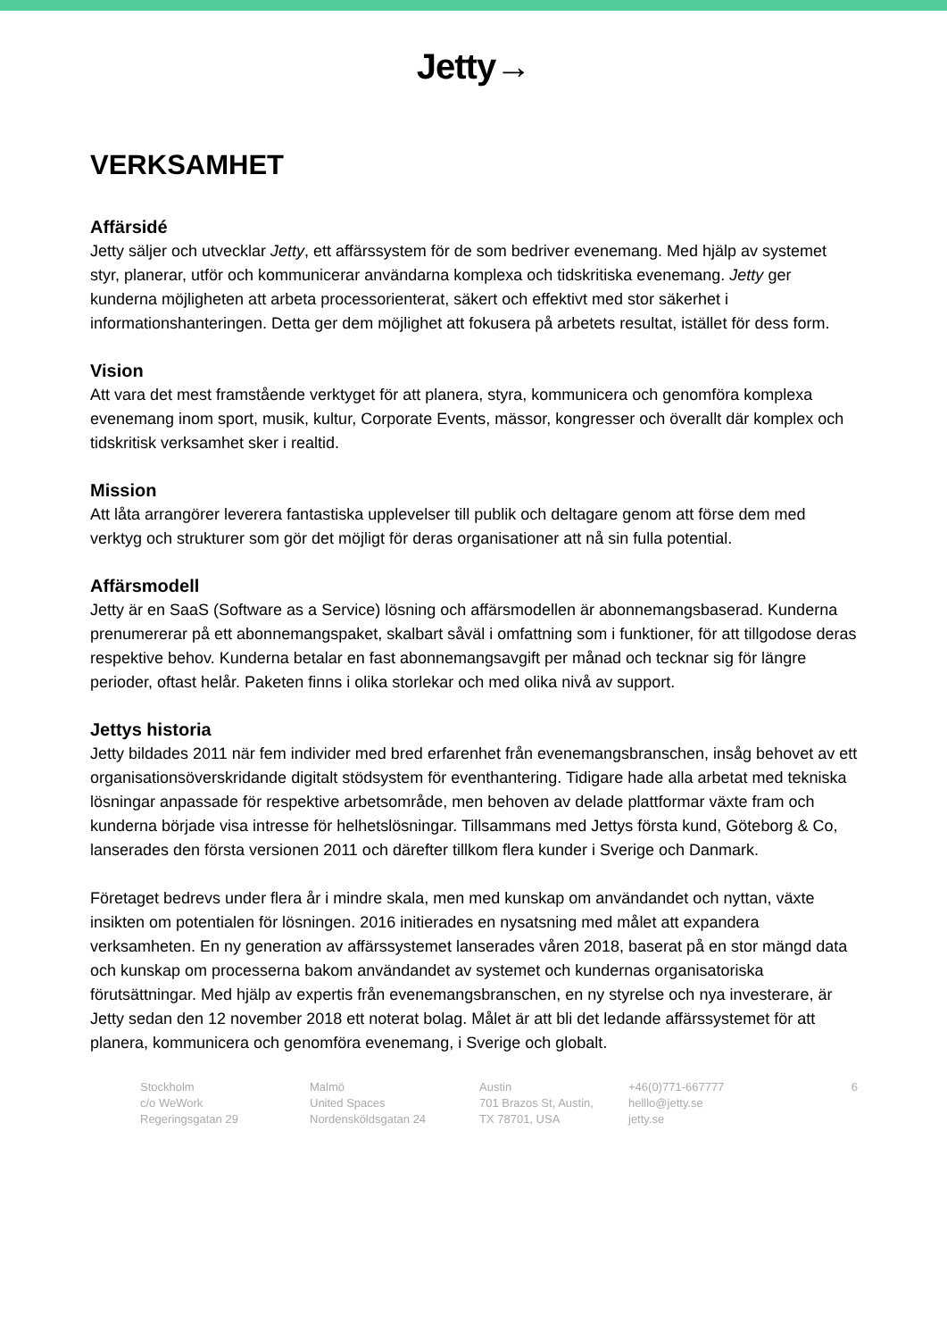Jetty→
VERKSAMHET
Affärsidé
Jetty säljer och utvecklar Jetty, ett affärssystem för de som bedriver evenemang. Med hjälp av systemet styr, planerar, utför och kommunicerar användarna komplexa och tidskritiska evenemang. Jetty ger kunderna möjligheten att arbeta processorienterat, säkert och effektivt med stor säkerhet i informationshanteringen. Detta ger dem möjlighet att fokusera på arbetets resultat, istället för dess form.
Vision
Att vara det mest framstående verktyget för att planera, styra, kommunicera och genomföra komplexa evenemang inom sport, musik, kultur, Corporate Events, mässor, kongresser och överallt där komplex och tidskritisk verksamhet sker i realtid.
Mission
Att låta arrangörer leverera fantastiska upplevelser till publik och deltagare genom att förse dem med verktyg och strukturer som gör det möjligt för deras organisationer att nå sin fulla potential.
Affärsmodell
Jetty är en SaaS (Software as a Service) lösning och affärsmodellen är abonnemangsbaserad. Kunderna prenumererar på ett abonnemangspaket, skalbart såväl i omfattning som i funktioner, för att tillgodose deras respektive behov. Kunderna betalar en fast abonnemangsavgift per månad och tecknar sig för längre perioder, oftast helår. Paketen finns i olika storlekar och med olika nivå av support.
Jettys historia
Jetty bildades 2011 när fem individer med bred erfarenhet från evenemangsbranschen, insåg behovet av ett organisationsöverskridande digitalt stödsystem för eventhantering. Tidigare hade alla arbetat med tekniska lösningar anpassade för respektive arbetsområde, men behoven av delade plattformar växte fram och kunderna började visa intresse för helhetslösningar. Tillsammans med Jettys första kund, Göteborg & Co, lanserades den första versionen 2011 och därefter tillkom flera kunder i Sverige och Danmark.
Företaget bedrevs under flera år i mindre skala, men med kunskap om användandet och nyttan, växte insikten om potentialen för lösningen. 2016 initierades en nysatsning med målet att expandera verksamheten. En ny generation av affärssystemet lanserades våren 2018, baserat på en stor mängd data och kunskap om processerna bakom användandet av systemet och kundernas organisatoriska förutsättningar. Med hjälp av expertis från evenemangsbranschen, en ny styrelse och nya investerare, är Jetty sedan den 12 november 2018 ett noterat bolag. Målet är att bli det ledande affärssystemet för att planera, kommunicera och genomföra evenemang, i Sverige och globalt.
Stockholm
c/o WeWork
Regeringsgatan 29
Malmö
United Spaces
Nordensköldsgatan 24
Austin
701 Brazos St, Austin,
TX 78701, USA
+46(0)771-667777
helllo@jetty.se
jetty.se
6